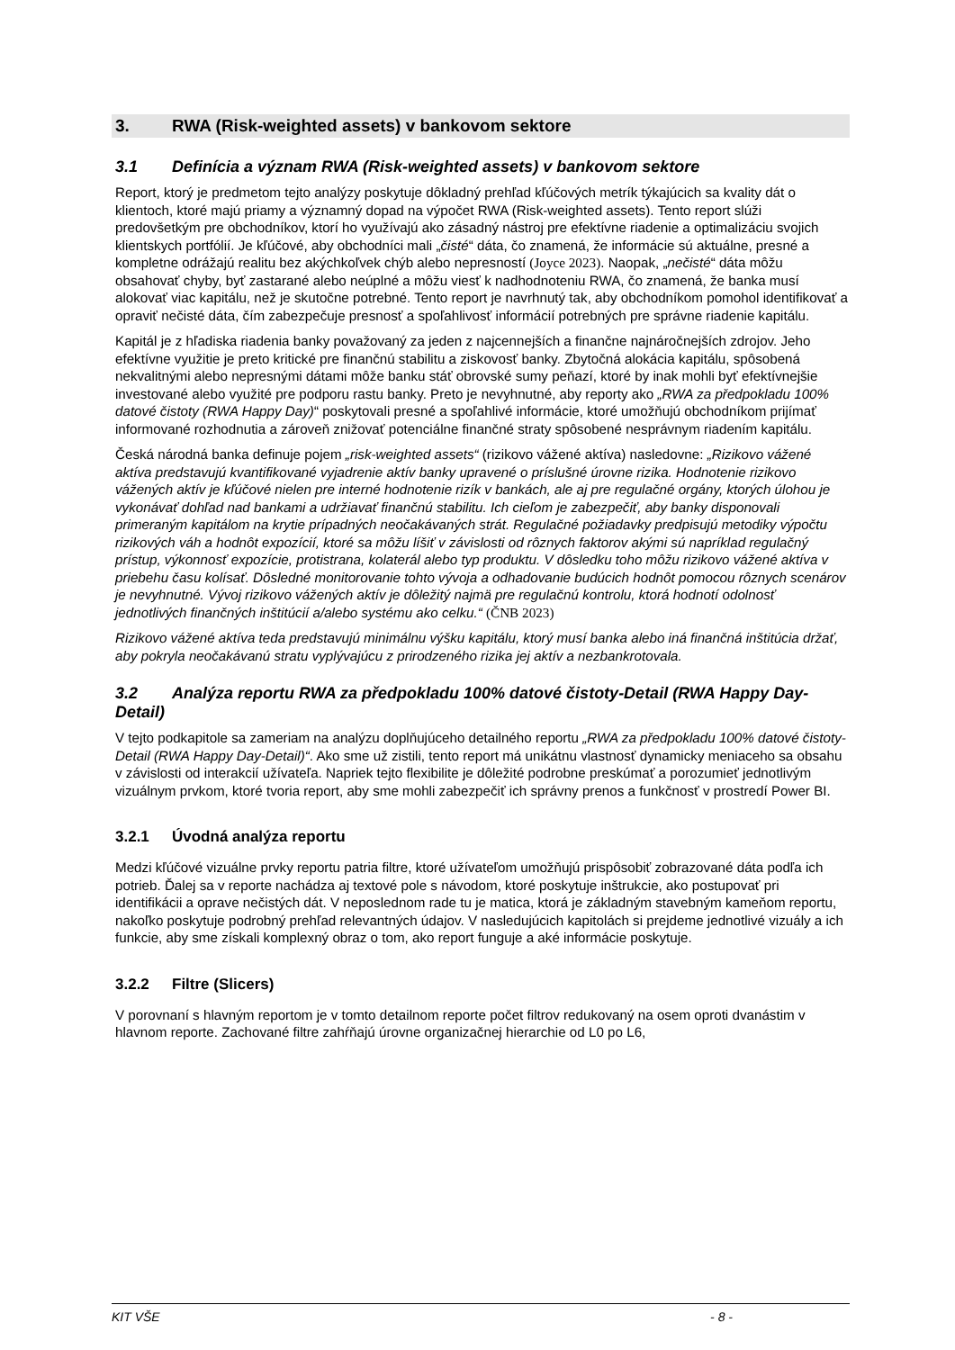3. RWA (Risk-weighted assets) v bankovom sektore
3.1 Definícia a význam RWA (Risk-weighted assets) v bankovom sektore
Report, ktorý je predmetom tejto analýzy poskytuje dôkladný prehľad kľúčových metrík týkajúcich sa kvality dát o klientoch, ktoré majú priamy a významný dopad na výpočet RWA (Risk-weighted assets). Tento report slúži predovšetkým pre obchodníkov, ktorí ho využívajú ako zásadný nástroj pre efektívne riadenie a optimalizáciu svojich klientskych portfólií. Je kľúčové, aby obchodníci mali „čisté“ dáta, čo znamená, že informácie sú aktuálne, presné a kompletne odrážajú realitu bez akýchkoľvek chýb alebo nepresností (Joyce 2023). Naopak, „nečisté“ dáta môžu obsahovať chyby, byť zastarané alebo neúplné a môžu viesť k nadhodnoteniu RWA, čo znamená, že banka musí alokovať viac kapitálu, než je skutočne potrebné. Tento report je navrhnutý tak, aby obchodníkom pomohol identifikovať a opraviť nečisté dáta, čím zabezpečuje presnosť a spoľahlivosť informácií potrebných pre správne riadenie kapitálu.
Kapitál je z hľadiska riadenia banky považovaný za jeden z najcennejších a finančne najnáročnejších zdrojov. Jeho efektívne využitie je preto kritické pre finančnú stabilitu a ziskovosť banky. Zbytočná alokácia kapitálu, spôsobená nekvalitnými alebo nepresnými dátami môže banku stáť obrovské sumy peňazí, ktoré by inak mohli byť efektívnejšie investované alebo využité pre podporu rastu banky. Preto je nevyhnutné, aby reporty ako „RWA za předpokladu 100% datové čistoty (RWA Happy Day)“ poskytovali presné a spoľahlivé informácie, ktoré umožňujú obchodníkom prijímať informované rozhodnutia a zároveň znižovať potenciálne finančné straty spôsobené nesprávnym riadením kapitálu.
Česká národná banka definuje pojem „risk-weighted assets“ (rizikovo vážené aktíva) nasledovne: „Rizikovo vážené aktíva predstavujú kvantifikované vyjadrenie aktív banky upravené o príslušné úrovne rizika. Hodnotenie rizikovo vážených aktív je kľúčové nielen pre interné hodnotenie rizík v bankách, ale aj pre regulačné orgány, ktorých úlohou je vykonávať dohľad nad bankami a udržiavať finančnú stabilitu. Ich cieľom je zabezpečiť, aby banky disponovali primeraným kapitálom na krytie prípadných neočakávaných strát. Regulačné požiadavky predpisujú metodiky výpočtu rizikových váh a hodnôt expozícií, ktoré sa môžu líšiť v závislosti od rôznych faktorov akými sú napríklad regulačný prístup, výkonnosť expozície, protistrana, kolaterál alebo typ produktu. V dôsledku toho môžu rizikovo vážené aktíva v priebehu času kolísať. Dôsledné monitorovanie tohto vývoja a odhadovanie budúcich hodnôt pomocou rôznych scenárov je nevyhnutné. Vývoj rizikovo vážených aktív je dôležitý najmä pre regulačnú kontrolu, ktorá hodnotí odolnosť jednotlivých finančných inštitúcií a/alebo systému ako celku.“ (ČNB 2023)
Rizikovo vážené aktíva teda predstavujú minimálnu výšku kapitálu, ktorý musí banka alebo iná finančná inštitúcia držať, aby pokryla neočakávanú stratu vyplývajúcu z prirodzeného rizika jej aktív a nezbankrotovala.
3.2 Analýza reportu RWA za předpokladu 100% datové čistoty-Detail (RWA Happy Day-Detail)
V tejto podkapitole sa zameriam na analýzu doplňujúceho detailného reportu „RWA za předpokladu 100% datové čistoty-Detail (RWA Happy Day-Detail)“. Ako sme už zistili, tento report má unikátnu vlastnosť dynamicky meniaceho sa obsahu v závislosti od interakcií užívateľa. Napriek tejto flexibilite je dôležité podrobne preskúmať a porozumieť jednotlivým vizuálnym prvkom, ktoré tvoria report, aby sme mohli zabezpečiť ich správny prenos a funkčnosť v prostredí Power BI.
3.2.1 Úvodná analýza reportu
Medzi kľúčové vizuálne prvky reportu patria filtre, ktoré užívateľom umožňujú prispôsobiť zobrazované dáta podľa ich potrieb. Ďalej sa v reporte nachádza aj textové pole s návodom, ktoré poskytuje inštrukcie, ako postupovať pri identifikácii a oprave nečistých dát. V neposlednom rade tu je matica, ktorá je základným stavebným kameňom reportu, nakoľko poskytuje podrobný prehľad relevantných údajov. V nasledujúcich kapitolách si prejdeme jednotlivé vizuály a ich funkcie, aby sme získali komplexný obraz o tom, ako report funguje a aké informácie poskytuje.
3.2.2 Filtre (Slicers)
V porovnaní s hlavným reportom je v tomto detailnom reporte počet filtrov redukovaný na osem oproti dvanástim v hlavnom reporte. Zachované filtre zahŕňajú úrovne organizačnej hierarchie od L0 po L6,
KIT VŠE - 8 -